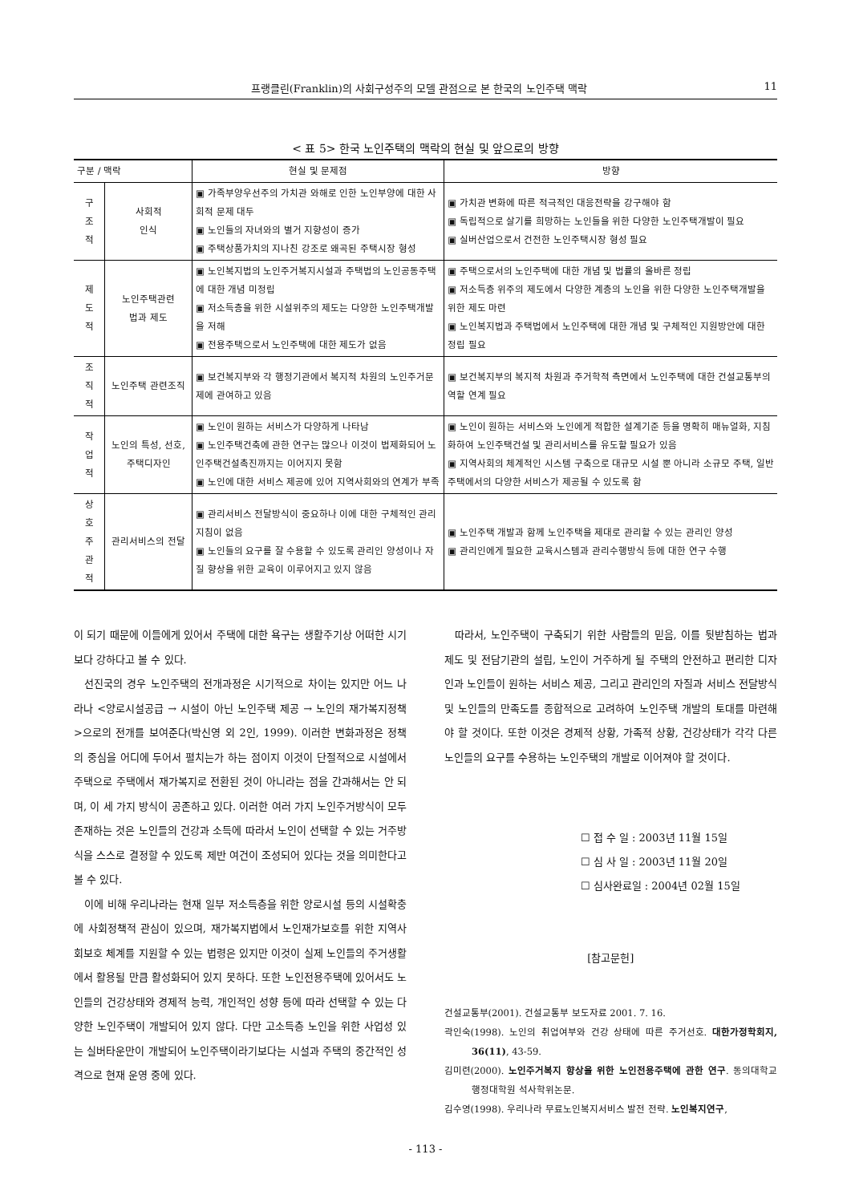프랭클린(Franklin)의 사회구성주의 모델 관점으로 본 한국의 노인주택 맥락 11
< 표 5> 한국 노인주택의 맥락의 현실 및 앞으로의 방향
| 구분 / 맥락 | | 현실 및 문제점 | 방향 |
| --- | --- | --- | --- |
| 구 조 적 | 사회적 인식 | ▣ 가족부양우선주의 가치관 와해로 인한 노인부양에 대한 사회적 문제 대두 ▣ 노인들의 자녀와의 별거 지향성이 증가 ▣ 주택상품가치의 지나친 강조로 왜곡된 주택시장 형성 | ▣ 가치관 변화에 따른 적극적인 대응전략을 강구해야 함 ▣ 독립적으로 살기를 희망하는 노인들을 위한 다양한 노인주택개발이 필요 ▣ 실버산업으로서 건전한 노인주택시장 형성 필요 |
| 제 도 적 | 노인주택관련 법과 제도 | ▣ 노인복지법의 노인주거복지시설과 주택법의 노인공동주택에 대한 개념 미정립 ▣ 저소득층을 위한 시설위주의 제도는 다양한 노인주택개발을 저해 ▣ 전용주택으로서 노인주택에 대한 제도가 없음 | ▣ 주택으로서의 노인주택에 대한 개념 및 법률의 올바른 정립 ▣ 저소득층 위주의 제도에서 다양한 계층의 노인을 위한 다양한 노인주택개발을 위한 제도 마련 ▣ 노인복지법과 주택법에서 노인주택에 대한 개념 및 구체적인 지원방안에 대한 정립 필요 |
| 조 직 적 | 노인주택 관련조직 | ▣ 보건복지부와 각 행정기관에서 복지적 차원의 노인주거문제에 관여하고 있음 | ▣ 보건복지부의 복지적 차원과 주거학적 측면에서 노인주택에 대한 건설교통부의 역할 연계 필요 |
| 작 업 적 | 노인의 특성, 선호, 주택디자인 | ▣ 노인이 원하는 서비스가 다양하게 나타남 ▣ 노인주택건축에 관한 연구는 많으나 이것이 법제화되어 노인주택건설촉진까지는 이어지지 못함 ▣ 노인에 대한 서비스 제공에 있어 지역사회와의 연계가 부족 | ▣ 노인이 원하는 서비스와 노인에게 적합한 설계기준 등을 명확히 매뉴얼화, 지침화하여 노인주택건설 및 관리서비스를 유도할 필요가 있음 ▣ 지역사회의 체계적인 시스템 구축으로 대규모 시설 뿐 아니라 소규모 주택, 일반주택에서의 다양한 서비스가 제공될 수 있도록 함 |
| 상 호 주 관 적 | 관리서비스의 전달 | ▣ 관리서비스 전달방식이 중요하나 이에 대한 구체적인 관리지침이 없음 ▣ 노인들의 요구를 잘 수용할 수 있도록 관리인 양성이나 자질 향상을 위한 교육이 이루어지고 있지 않음 | ▣ 노인주택 개발과 함께 노인주택을 제대로 관리할 수 있는 관리인 양성 ▣ 관리인에게 필요한 교육시스템과 관리수행방식 등에 대한 연구 수행 |
이 되기 때문에 이들에게 있어서 주택에 대한 욕구는 생활주기상 어떠한 시기보다 강하다고 볼 수 있다.
선진국의 경우 노인주택의 전개과정은 시기적으로 차이는 있지만 어느 나라나 <양로시설공급 → 시설이 아닌 노인주택 제공 → 노인의 재가복지정책>으로의 전개를 보여준다(박신영 외 2인, 1999). 이러한 변화과정은 정책의 중심을 어디에 두어서 펼치는가 하는 점이지 이것이 단절적으로 시설에서 주택으로 주택에서 재가복지로 전환된 것이 아니라는 점을 간과해서는 안 되며, 이 세 가지 방식이 공존하고 있다. 이러한 여러 가지 노인주거방식이 모두 존재하는 것은 노인들의 건강과 소득에 따라서 노인이 선택할 수 있는 거주방식을 스스로 결정할 수 있도록 제반 여건이 조성되어 있다는 것을 의미한다고 볼 수 있다.
이에 비해 우리나라는 현재 일부 저소득층을 위한 양로시설 등의 시설확충에 사회정책적 관심이 있으며, 재가복지법에서 노인재가보호를 위한 지역사회보호 체계를 지원할 수 있는 법령은 있지만 이것이 실제 노인들의 주거생활에서 활용될 만큼 활성화되어 있지 못하다. 또한 노인전용주택에 있어서도 노인들의 건강상태와 경제적 능력, 개인적인 성향 등에 따라 선택할 수 있는 다양한 노인주택이 개발되어 있지 않다. 다만 고소득층 노인을 위한 사업성 있는 실버타운만이 개발되어 노인주택이라기보다는 시설과 주택의 중간적인 성격으로 현재 운영 중에 있다.
따라서, 노인주택이 구축되기 위한 사람들의 믿음, 이를 뒷받침하는 법과 제도 및 전담기관의 설립, 노인이 거주하게 될 주택의 안전하고 편리한 디자인과 노인들이 원하는 서비스 제공, 그리고 관리인의 자질과 서비스 전달방식 및 노인들의 만족도를 종합적으로 고려하여 노인주택 개발의 토대를 마련해야 할 것이다. 또한 이것은 경제적 상황, 가족적 상황, 건강상태가 각각 다른 노인들의 요구를 수용하는 노인주택의 개발로 이어져야 할 것이다.
☐ 접 수 일 : 2003년 11월 15일
☐ 심 사 일 : 2003년 11월 20일
☐ 심사완료일 : 2004년 02월 15일
[참고문헌]
건설교통부(2001). 건설교통부 보도자료 2001. 7. 16.
곽인숙(1998). 노인의 취업여부와 건강 상태에 따른 주거선호. 대한가정학회지, 36(11), 43-59.
김미련(2000). 노인주거복지 향상을 위한 노인전용주택에 관한 연구. 동의대학교 행정대학원 석사학위논문.
김수영(1998). 우리나라 무료노인복지서비스 발전 전략. 노인복지연구,
- 113 -